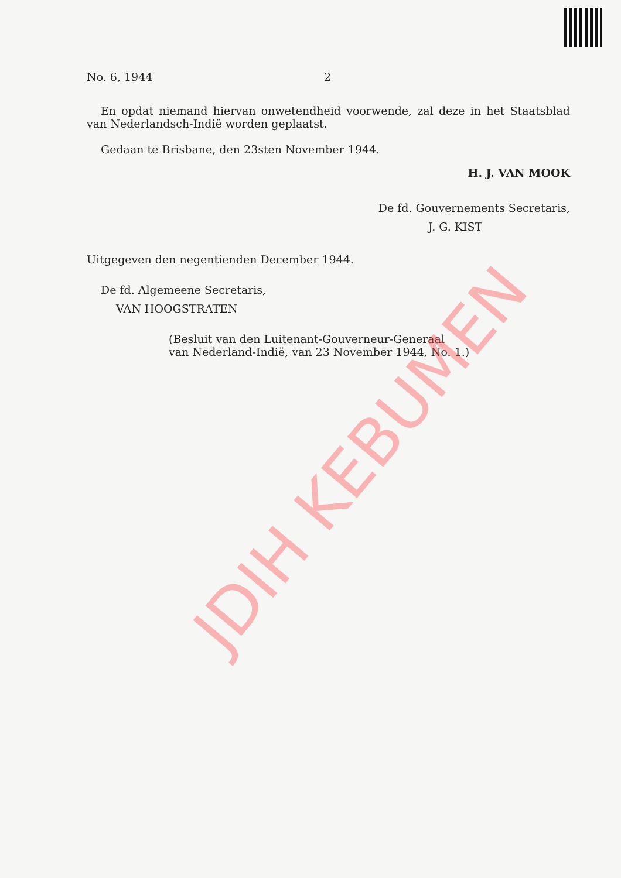No. 6, 1944 2
En opdat niemand hiervan onwetendheid voorwende, zal deze in het Staatsblad van Nederlandsch-Indië worden geplaatst.
Gedaan te Brisbane, den 23sten November 1944.
H. J. VAN MOOK
De fd. Gouvernements Secretaris,
J. G. KIST
Uitgegeven den negentienden December 1944.
De fd. Algemeene Secretaris,
VAN HOOGSTRATEN
(Besluit van den Luitenant-Gouverneur-Generaal
van Nederland-Indië, van 23 November 1944, No. 1.)
JDIH KEBUMEN